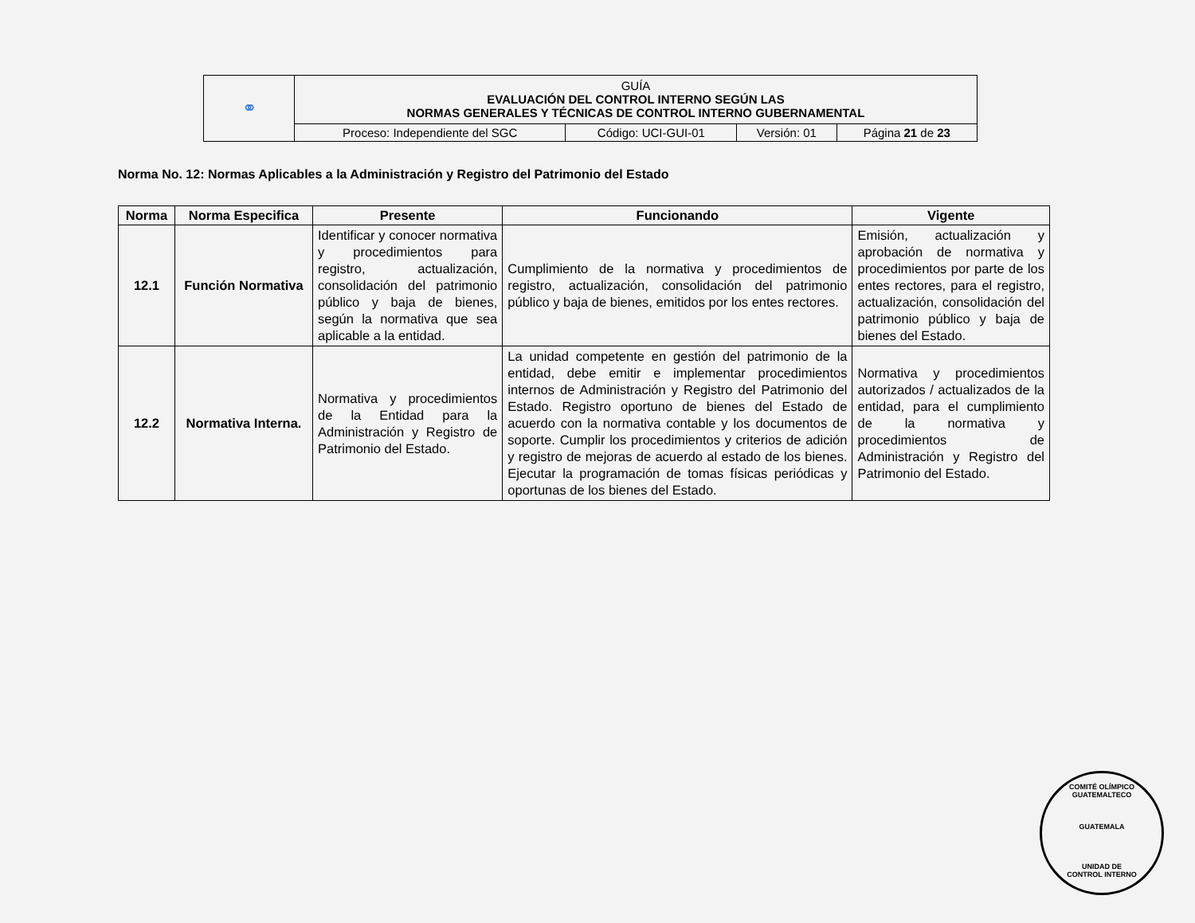| ⚭ | GUÍA EVALUACIÓN DEL CONTROL INTERNO SEGÚN LAS NORMAS GENERALES Y TÉCNICAS DE CONTROL INTERNO GUBERNAMENTAL | | | |
| | Proceso: Independiente del SGC | Código: UCI-GUI-01 | Versión: 01 | Página 21 de 23 |
Norma No. 12: Normas Aplicables a la Administración y Registro del Patrimonio del Estado
| Norma | Norma Especifica | Presente | Funcionando | Vigente |
| --- | --- | --- | --- | --- |
| 12.1 | Función Normativa | Identificar y conocer normativa y procedimientos para registro, actualización, consolidación del patrimonio público y baja de bienes, según la normativa que sea aplicable a la entidad. | Cumplimiento de la normativa y procedimientos de registro, actualización, consolidación del patrimonio público y baja de bienes, emitidos por los entes rectores. | Emisión, actualización y aprobación de normativa y procedimientos por parte de los entes rectores, para el registro, actualización, consolidación del patrimonio público y baja de bienes del Estado. |
| 12.2 | Normativa Interna. | Normativa y procedimientos de la Entidad para la Administración y Registro de Patrimonio del Estado. | La unidad competente en gestión del patrimonio de la entidad, debe emitir e implementar procedimientos internos de Administración y Registro del Patrimonio del Estado. Registro oportuno de bienes del Estado de acuerdo con la normativa contable y los documentos de soporte. Cumplir los procedimientos y criterios de adición y registro de mejoras de acuerdo al estado de los bienes. Ejecutar la programación de tomas físicas periódicas y oportunas de los bienes del Estado. | Normativa y procedimientos autorizados / actualizados de la entidad, para el cumplimiento de la normativa y procedimientos de Administración y Registro del Patrimonio del Estado. |
COMITÉ OLÍMPICO GUATEMALTECO
GUATEMALA
UNIDAD DE
CONTROL INTERNO